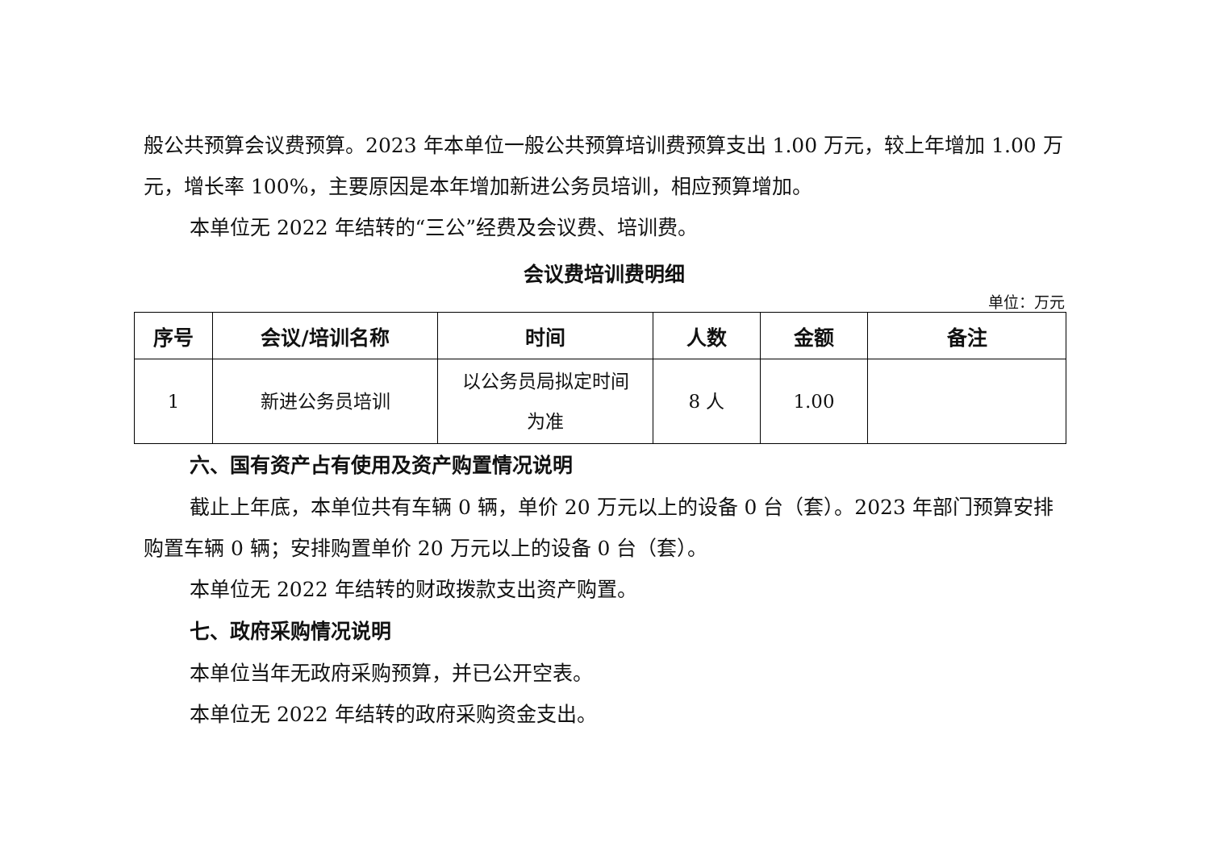般公共预算会议费预算。2023 年本单位一般公共预算培训费预算支出 1.00 万元，较上年增加 1.00 万元，增长率 100%，主要原因是本年增加新进公务员培训，相应预算增加。
本单位无 2022 年结转的“三公”经费及会议费、培训费。
会议费培训费明细
单位：万元
| 序号 | 会议/培训名称 | 时间 | 人数 | 金额 | 备注 |
| --- | --- | --- | --- | --- | --- |
| 1 | 新进公务员培训 | 以公务员局拟定时间 为准 | 8 人 | 1.00 | |
六、国有资产占有使用及资产购置情况说明
截止上年底，本单位共有车辆 0 辆，单价 20 万元以上的设备 0 台（套）。2023 年部门预算安排购置车辆 0 辆；安排购置单价 20 万元以上的设备 0 台（套）。
本单位无 2022 年结转的财政拨款支出资产购置。
七、政府采购情况说明
本单位当年无政府采购预算，并已公开空表。
本单位无 2022 年结转的政府采购资金支出。